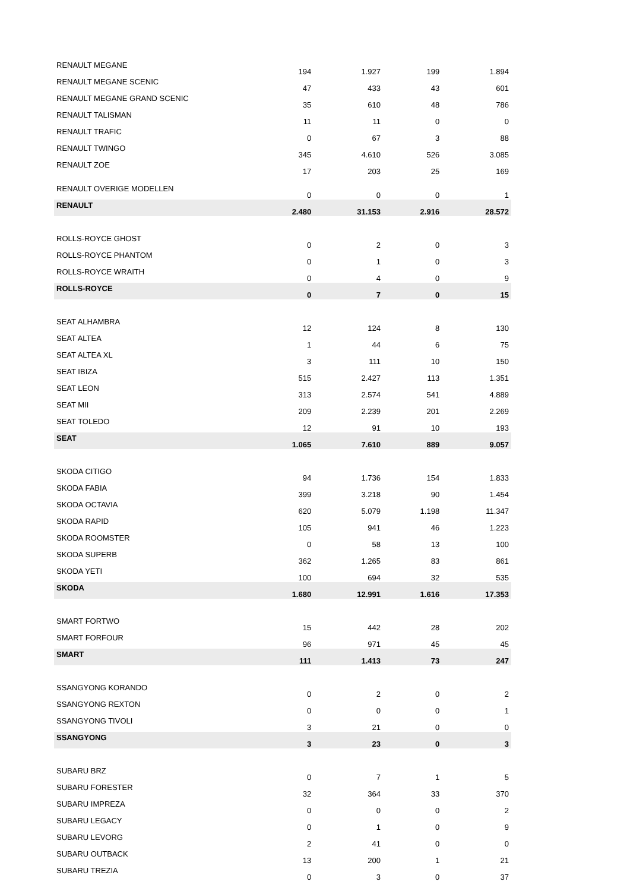| RENAULT MEGANE | 194 | 1.927 | 199 | 1.894 |
| RENAULT MEGANE SCENIC | 47 | 433 | 43 | 601 |
| RENAULT MEGANE GRAND SCENIC | 35 | 610 | 48 | 786 |
| RENAULT TALISMAN | 11 | 11 | 0 | 0 |
| RENAULT TRAFIC | 0 | 67 | 3 | 88 |
| RENAULT TWINGO | 345 | 4.610 | 526 | 3.085 |
| RENAULT ZOE | 17 | 203 | 25 | 169 |
| RENAULT OVERIGE MODELLEN | 0 | 0 | 0 | 1 |
| RENAULT | 2.480 | 31.153 | 2.916 | 28.572 |
| ROLLS-ROYCE GHOST | 0 | 2 | 0 | 3 |
| ROLLS-ROYCE PHANTOM | 0 | 1 | 0 | 3 |
| ROLLS-ROYCE WRAITH | 0 | 4 | 0 | 9 |
| ROLLS-ROYCE | 0 | 7 | 0 | 15 |
| SEAT ALHAMBRA | 12 | 124 | 8 | 130 |
| SEAT ALTEA | 1 | 44 | 6 | 75 |
| SEAT ALTEA XL | 3 | 111 | 10 | 150 |
| SEAT IBIZA | 515 | 2.427 | 113 | 1.351 |
| SEAT LEON | 313 | 2.574 | 541 | 4.889 |
| SEAT MII | 209 | 2.239 | 201 | 2.269 |
| SEAT TOLEDO | 12 | 91 | 10 | 193 |
| SEAT | 1.065 | 7.610 | 889 | 9.057 |
| SKODA CITIGO | 94 | 1.736 | 154 | 1.833 |
| SKODA FABIA | 399 | 3.218 | 90 | 1.454 |
| SKODA OCTAVIA | 620 | 5.079 | 1.198 | 11.347 |
| SKODA RAPID | 105 | 941 | 46 | 1.223 |
| SKODA ROOMSTER | 0 | 58 | 13 | 100 |
| SKODA SUPERB | 362 | 1.265 | 83 | 861 |
| SKODA YETI | 100 | 694 | 32 | 535 |
| SKODA | 1.680 | 12.991 | 1.616 | 17.353 |
| SMART FORTWO | 15 | 442 | 28 | 202 |
| SMART FORFOUR | 96 | 971 | 45 | 45 |
| SMART | 111 | 1.413 | 73 | 247 |
| SSANGYONG KORANDO | 0 | 2 | 0 | 2 |
| SSANGYONG REXTON | 0 | 0 | 0 | 1 |
| SSANGYONG TIVOLI | 3 | 21 | 0 | 0 |
| SSANGYONG | 3 | 23 | 0 | 3 |
| SUBARU BRZ | 0 | 7 | 1 | 5 |
| SUBARU FORESTER | 32 | 364 | 33 | 370 |
| SUBARU IMPREZA | 0 | 0 | 0 | 2 |
| SUBARU LEGACY | 0 | 1 | 0 | 9 |
| SUBARU LEVORG | 2 | 41 | 0 | 0 |
| SUBARU OUTBACK | 13 | 200 | 1 | 21 |
| SUBARU TREZIA | 0 | 3 | 0 | 37 |